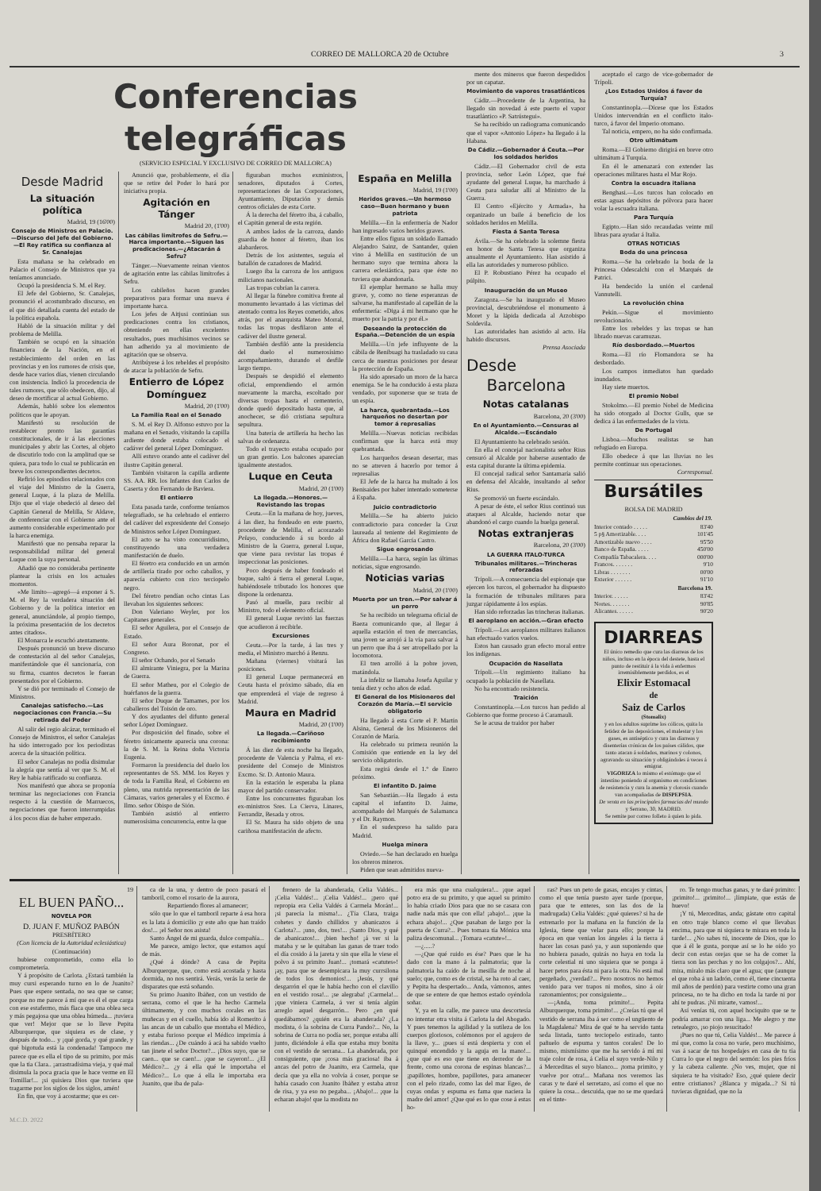CORREO DE MALLORCA 20 de Octubre 3
Conferencias telegráficas
(SERVICIO ESPECIAL Y EXCLUSIVO DE CORREO DE MALLORCA)
Desde Madrid
La situación política
Madrid, 19 (16'00)
Consejo de Ministros en Palacio.—Discurso del Jefe del Gobierno.—El Rey ratifica su confianza al Sr. Canalejas
Esta mañana se ha celebrado en Palacio el Consejo de Ministros que ya teníamos anunciado.
Ocupó la presidencia S. M. el Rey.
El Jefe del Gobierno, Sr. Canalejas, pronunció el acostumbrado discurso, en el que dió detallada cuenta del estado de la política española.
Habló de la situación militar y del problema de Melilla.
También se ocupó en la situación financiera de la Nación, en el restablecimiento del orden en las provincias y en los rumores de crisis que, desde hace varios días, vienen circulando con insistencia. Indicó la procedencia de tales rumores, que sólo obedecen, dijo, al deseo de mortificar al actual Gobierno.
Además, habló sobre los elementos políticos que le apoyan.
Manifestó su resolución de restablecer pronto las garantías constitucionales, de ir á las elecciones municipales y abrir las Cortes, al objeto de discutirlo todo con la amplitud que se quiera, para todo lo cual se publicarán en breve los correspondientes decretos.
Refirió los episodios relacionados con el viaje del Ministro de la Guerra, general Luque, á la plaza de Melilla. Dijo que el viaje obedeció al deseo del Capitán General de Melilla, Sr Aldave, de conferenciar con el Gobierno ante el aumento considerable experimentado por la harca enemiga.
Manifestó que no pensaba reparar la responsabilidad militar del general Luque con la suya personal.
Añadió que no consideraba pertinente plantear la crisis en los actuales momentos.
«Me limito—agregó—á exponer á S. M. el Rey la verdadera situación del Gobierno y de la política interior en general, anunciándole, al propio tiempo, la próxima presentación de los decretos antes citados».
El Monarca le escuchó atentamente.
Después pronunció un breve discurso de contestación al del señor Canalejas, manifestándole que él sancionaría, con su firma, cuantos decretos le fueran presentados por el Gobierno.
Y se dió por terminado el Consejo de Ministros.
Canalejas satisfecho.—Las negociaciones con Francia.—Su retirada del Poder
Al salir del regio alcázar, terminado el Consejo de Ministros, el señor Canalejas ha sido interrogado por los periodistas acerca de la situación política.
El señor Canalejas no podía disimular la alegría que sentía al ver que S. M. el Rey le había ratificado su confianza.
Nos manifestó que ahora se proponía terminar las negociaciones con Francia respecto á la cuestión de Marruecos, negociaciones que fueron interrumpidas á los pocos días de haber empezado.
Anunció que, probablemente, el día que se retire del Poder lo hará por iniciativa propia.
Agitación en Tánger
Madrid 20, (1'00)
Las cábilas limítrofes de Sefru.—Harca importante.—Siguen las predicaciones.—¿Atacarán á Sefru?
Tánger.—Nuevamente reinan vientos de agitación entre las cábilas limítrofes á Sefru.
Los cabileños hacen grandes preparativos para formar una nueva é importante harca.
Los jefes de Aitjusi continúan sus predicaciones contra los cristianos, obteniendo en ellas excelentes resultados, pues muchísimos vecinos se han adherido ya al movimiento de agitación que se observa.
Atribúyese á los rebeldes el propósito de atacar la población de Sefru.
Entierro de López Domínguez
Madrid, 20 (1'00)
La Familia Real en el Senado
S. M. el Rey D. Alfonso estuvo por la mañana en el Senado, visitando la capilla ardiente donde estaba colocado el cadáver del general López Domínguez.
Allí estuvo orando ante el cadáver del ilustre Capitán general.
También visitaron la capilla ardiente SS. AA. RR. los Infantes don Carlos de Caserta y don Fernando de Baviera.
El entierro
Esta pasada tarde, conforme teníamos telegrafiado, se ha celebrado el entierro del cadáver del expresidente del Consejo de Ministros señor López Domínguez.
El acto se ha visto concurridísimo, constituyendo una verdadera manifestación de duelo.
El féretro era conducido en un armón de artillería tirado por ocho caballos, y aparecía cubierto con rico terciopelo negro.
Del féretro pendían ocho cintas Las llevaban los siguientes señores:
Don Valeriano Weyler, por los Capitanes generales.
El señor Aguilera, por el Consejo de Estado.
El señor Aura Boronat, por el Congreso.
El señor Ochando, por el Senado
El almirante Viniegra, por la Marina de Guerra.
El señor Matheu, por el Colegio de huérfanos de la guerra.
El señor Duque de Tamames, por los caballeros del Toisón de oro.
Y dos ayudantes del difunto general señor López Domínguez.
Por disposición del finado, sobre el féretro únicamente aparecía una corona: la de S. M. la Reina doña Victoria Eugenia.
Formaron la presidencia del duelo los representantes de SS. MM. los Reyes y de toda la Familia Real, el Gobierno en pleno, una nutrida representación de las Cámaras, varios generales y el Excmo. é Ilmo. señor Obispo de Sión.
También asistió al entierro numerosísima concurrencia, entre la que
figuraban muchos exministros, senadores, diputados á Cortes, representaciones de las Corporaciones, Ayuntamiento, Diputación y demás centros oficiales de esta Corte.
Á la derecha del féretro iba, á caballo, el Capitán general de esta región.
A ambos lados de la carroza, dando guardia de honor al féretro, iban los alabarderos.
Detrás de los asistentes, seguía el batallón de cazadores de Madrid.
Luego iba la carroza de los antiguos milicianos nacionales.
Las tropas cubrían la carrera.
Al llegar la fúnebre comitiva frente al monumento levantado á las víctimas del atentado contra los Reyes cometido, años atrás, por el anarquista Mateo Morral, todas las tropas desfilaron ante el cadáver del ilustre general.
También desfiló ante la presidencia del duelo el numerosísimo acompañamiento, durando el desfile largo tiempo.
Después se despidió el elemento oficial, emprendiendo el armón nuevamente la marcha, escoltado por diversas tropas hasta el cementerio, donde quedó depositado hasta que, al anochecer, se dió cristiana sepultura sepultura.
Una batería de artillería ha hecho las salvas de ordenanza.
Todo el trayecto estaba ocupado por un gran gentío. Los balcones aparecían igualmente atestados.
Luque en Ceuta
Madrid, 20 (1'00)
La llegada.—Honores.—Revistando las tropas
Ceuta.—En la mañana de hoy, jueves, á las diez, ha fondeado en este puerto, procedente de Melilla, el acorazado Pelayo, conduciendo á su bordo al Ministro de la Guerra, general Luque, que viene para revistar las tropas é inspeccionar las posiciones.
Poco después de haber fondeado el buque, saltó á tierra el general Luque, habiéndosele tributado los honores que dispone la ordenanza.
Pasó al muelle, para recibir al Ministro, todo el elemento oficial.
El general Luque revistó las fuerzas que acudieron á recibirle.
Excursiones
Ceuta.—Por la tarde, á las tres y media, el Ministro marchó á Benzu.
Mañana (viernes) visitará las posiciones.
El general Luque permanecerá en Ceuta hasta el próximo sábado, día en que emprenderá el viaje de regreso á Madrid.
Maura en Madrid
Madrid, 20 (1'00)
La llegada.—Cariñoso recibimiento
Á las diez de esta noche ha llegado, procedente de Valencia y Palma, el ex-presidente del Consejo de Ministros Excmo. Sr. D. Antonio Maura.
En la estación le esperaba la plana mayor del partido conservador.
Entre los concurrentes figuraban los ex-ministros Sres. La Cierva, Linares, Ferrandiz, Besada y otros.
El Sr. Maura ha sido objeto de una cariñosa manifestación de afecto.
España en Melilla
Madrid, 19 (1'00)
Heridos graves.—Un hermoso caso—Buen hermano y buen patriota
Melilla.—En la enfermería de Nador han ingresado varios heridos graves.
Entre ellos figura un soldado llamado Alejandro Sainz, de Santander, quien vino á Melilla en sustitución de un hermano suyo que termina ahora la carrera eclesiástica, para que éste no tuviera que abandonarla.
El ejemplar hermano se halla muy grave, y, como no tiene esperanzas de salvarse, ha manifestado al capellán de la enfermería: «Diga á mi hermano que he muerto por la patria y por él.»
Deseando la protección de España.—Detención de un espía
Melilla.—Un jefe influyente de la cábila de Benibuagi ha trasladado su casa cerca de nuestras posiciones por desear la protección de España.
Ha sido apresado un moro de la harca enemiga. Se le ha conducido á esta plaza vendado, por suponerse que se trata de un espía.
La harca, quebrantada.—Los harqueños no desertan por temor á represalias
Melilla.—Nuevas noticias recibidas confirman que la harca está muy quebrantada.
Los harqueños desean desertar, mas no se atreven á hacerlo por temor á represalias
El Jefe de la harca ha multado á los Benisaides por haber intentado someterse á España.
Juicio contradictorio
Melilla.—Se ha abierto juicio contradictorio para conceder la Cruz laureada al teniente del Regimiento de África don Rafael García Castro.
Sigue engrosando
Melilla.—La harca, según las últimas noticias, sigue engrosando.
Noticias varias
Madrid, 20 (1'00)
Muerta por un tren.—Por salvar á un perro
Se ha recibido un telegrama oficial de Baeza comunicando que, al llegar á aquella estación el tren de mercancías, una joven se arrojó á la vía para salvar á un perro que iba á ser atropellado por la locomotora.
El tren arrolló á la pobre joven, matándola.
La infeliz se llamaba Josefa Aguilar y tenía diez y ocho años de edad.
El General de los Misioneros del Corazón de María.—El servicio obligatorio
Ha llegado á esta Corte el P. Martín Alsina, General de los Misioneros del Corazón de María.
Ha celebrado su primera reunión la Comisión que entiende en la ley del servicio obligatorio.
Esta regirá desde el 1.º de Enero próximo.
El infantito D. Jaime
San Sebastián.—Ha llegado á esta capital el infantito D. Jaime, acompañado del Marqués de Salamanca y el Dr. Raymon.
En el sudexpreso ha salido para Madrid.
Huelga minera
Oviedo.—Se han declarado en huelga los obreros mineros.
Piden que sean admitidos nueva-
mente dos mineros que fueron despedidos por un capataz.
Movimiento de vapores trasatlánticos
Cádiz.—Procedente de la Argentina, ha llegado sin novedad á este puerto el vapor trasatlántico «P. Satrústegui».
Se ha recibido un radiograma comunicando que el vapor «Antonio López» ha llegado á la Habana.
De Cádiz.—Gobernador á Ceuta.—Por los soldados heridos
Cádiz.—El Gobernador civil de esta provincia, señor León López, que fué ayudante del general Luque, ha marchado á Ceuta para saludar allí al Ministro de la Guerra.
El Centro «Ejército y Armada», ha organizado un baile á beneficio de los soldados heridos en Melilla.
Fiesta á Santa Teresa
Ávila.—Se ha celebrado la solemne fiesta en honor de Santa Teresa que organiza anualmente el Ayuntamiento. Han asistido á ella las autoridades y numeroso público.
El P. Robustiano Pérez ha ocupado el púlpito.
Inauguración de un Museo
Zaragoza.—Se ha inaugurado el Museo provincial, descubriéndose el monumento á Moret y la lápida dedicada al Arzobispo Soldevila.
Las autoridades han asistido al acto. Ha habido discursos.
Prensa Asociada
Desde
Barcelona
Notas catalanas
Barcelona, 20 (3'00)
En el Ayuntamiento.—Censuras al Alcalde.—Escándalo
El Ayuntamiento ha celebrado sesión.
En ella el concejal nacionalista señor Rius censuró al Alcalde por haberse ausentado de esta capital durante la última epidemia.
El concejal radical señor Santamaría salió en defensa del Alcalde, insultando al señor Rius.
Se promovió un fuerte escándalo.
A pesar de éste, el señor Rius continuó sus ataques al Alcalde, haciendo notar que abandonó el cargo cuando la huelga general.
Notas extranjeras
Barcelona, 20 (3'00)
LA GUERRA ITALO-TURCA
Tribunales militares.—Trincheras reforzadas
Trípoli.—A consecuencia del espionaje que ejercen los turcos, el gobernador ha dispuesto la formación de tribunales militares para juzgar rápidamente á los espías.
Han sido reforzadas las trincheras italianas.
El aeroplano en acción.—Gran efecto
Trípoli.—Los aeroplanos militares italianos han efectuado varios vuelos.
Estos han causado gran efecto moral entre los indígenas.
Ocupación de Nasellata
Trípoli.—Un regimiento italiano ha ocupado la población de Nasellata.
No ha encontrado resistencia.
Traición
Constantinopla.—Los turcos han pedido al Gobierno que forme proceso á Caramauli.
Se le acusa de traidor por haber
aceptado el cargo de vice-gobernador de Trípoli.
¿Los Estados Unidos á favor de Turquía?
Constantinopla.—Dícese que los Estados Unidos intervendrán en el conflicto italo-turco, á favor del Imperio otomano.
Tal noticia, empero, no ha sido confirmada.
Otro ultimátum
Roma.—El Gobierno dirigirá en breve otro ultimátum á Turquía.
En él le amenazará con extender las operaciones militares hasta el Mar Rojo.
Contra la escuadra italiana
Benghasi.—Los turcos han colocado en estas aguas depósitos de pólvora para hacer volar la escuadra italiana.
Para Turquía
Egipto.—Han sido recaudadas veinte mil libras para ayudar á Italia.
OTRAS NOTICIAS
Boda de una princesa
Roma.—Se ha celebrado la boda de la Princesa Odescalchi con el Marqués de Patrici.
Ha bendecido la unión el cardenal Vannutelli.
La revolución china
Pekín.—Sigue el movimiento revolucionario.
Entre los rebeldes y las tropas se han librado nuevas caramuzas.
Río desbordado.—Muertos
Roma.—El río Flomandora se ha desbordado.
Los campos inmediatos han quedado inundados.
Hay siete muertos.
El premio Nobel
Stokolmo.—El premio Nobel de Medicina ha sido otorgado al Doctor Gulls, que se dedica á las enfermedades de la vista.
De Portugal
Lisboa.—Muchos realistas se han refugiado en Europa.
Ello obedece á que las lluvias no les permite continuar sus operaciones.
Corresponsal.
Bursátiles
BOLSA DE MADRID
| | Cambios del 19. |
| --- | --- |
| Interior contado . . . . . | 83'40 |
| 5 p§ Amortizable. . . . | 101'45 |
| Amortizable nuevo . . . . | 95'50 |
| Banco de España. . . . . | 450'00 |
| Compañía Tabacalera. . . . | 000'00 |
| Francos. . . . . . . | 9'10 |
| Libras . . . . . . . | 00'00 |
| Exterior . . . . . . | 91'10 |
| | Barcelona 19. |
| Interior. . . . . . | 83'42 |
| Nortes. . . . . . . | 90'85 |
| Alicantes. . . . . . | 90'20 |
DIARREAS
El único remedio que cura las diarreas de los niños, incluso en la época del destete, hasta el punto de restituir á la vida á enfermos irremisiblemente perdidos, es el
Elixir Estomacal
de
Saiz de Carlos
(Stomalix)
y en los adultos suprime los cólicos, quita la fetidez de las deposiciones, el malestar y los gases, es antiséptico y cura las diarreas y disenterías crónicas de los países cálidos, que tanto atacan á soldados, marinos y colonos, agravando su situación y obligándoles á veces á emigrar.
VIGORIZA lo mismo el estómago que el intestino poniendo al organismo en condiciones de resistencia y cura la anemia y clorosis cuando van acompañadas de DISPEPSIA.
De venta en las principales farmacias del mundo y Serrano, 30, MADRID.
Se remite por correo folleto á quien lo pida.
19
EL BUEN PAÑO...
NOVELA POR
D. JUAN F. MUÑOZ PABÓN
PRESBÍTERO
(Con licencia de la Autoridad eclesiástica)
(Continuación)
hubiese comprometido, como ella lo comprometería.
Y á propósito de Carlota. ¿Estará también la muy cursi esperando turno en lo de Juanito? Pues que espere sentada, no sea que se canse; porque no me parece á mí que es él el que carga con ese estafermo, más flaca que una oblea seca y más pegajosa que una oblea húmeda... ¡tuviera que ver! Mejor que se lo lleve Pepita Alburquerque, que siquiera es de clase, y después de todo... y ¡qué gorda, y qué grande, y qué bigotuda está la condenada! Tampoco me parece que es ella el tipo de su primito, por más que la tía Clara.. ¡arrastradísima vieja, y qué mal disimula la poca gracia que le hace verme en El Tomillar!... ¡si quisiera Dios que tuviera que tragarme por los siglos de los siglos, amén!
En fin, que voy á acostarme; que es cer-
ca de la una, y dentro de poco pasará el tamboril, como el rosario de la aurora,
Repartiendo flores al amanecer;
sólo que lo que el tamboril reparte á esa hora es la lata á domicilio ¡y este año que han traído dos!... ¡el Señor nos asista!
Santo Ángel de mi guarda, dulce compañía...
Me parece, amigo lector, que estamos aquí de más.
¿Qué á dónde? A casa de Pepita Alburquerque, que, como está acostada y hasta dormida, no nos sentirá. Verás, verás la serie de disparates que está soñando.
Su primo Juanito Ibáñez, con un vestido de serrana, como el que le ha hecho Carmela últimamente, y con muchos corales en las muñecas y en el cuello, había ido al Romerito á las ancas de un caballo que montaba el Médico, y estaba furioso porque el Médico imprimía á las riendas... ¿De cuándo á acá ha sabido vuelto tan jinete el señor Doctor?... ¡Dios suyo, que se caen... que se caen!... ¡que se cayeron!... ¿El Médico?... ¿y á ella qué le importaba el Médico?... Lo que á ella le importaba era Juanito, que iba de pala-
frenero de la abanderada, Celia Valdés... ¡Celia Valdés!... ¡Celia Valdés!... ¡pero qué repropia era Celia Valdés á Carmela Morán!... ¡si parecía la misma!... ¿Tía Clara, traiga cohetes y dando chillidos y abanicazos á Carlota?... ¡uno, dos, tres!... ¡Santo Dios, y qué de abanicazos!... ¡bien hecho! ¡á ver si la mataba y se le quitaban las ganas de traer todo el día cosido á la jareta y sin que ella le viese el polvo á su primito Juan!... ¡tomará «catutes»! ¡ay, para que se desempicara la muy currsilona de todos los demonios!... ¡Jesús, y qué desgarrón el que le había hecho con el clavillo en el vestido rosa!... ¡se alegraba! ¡Carmela!... ¡que viniera Carmela, á ver si tenía algún arreglo aquel desgarrón... Pero ¿en qué quedábamos? ¿quién era la abanderada? ¿La modista, ó la sobrina de Curra Pando?... No, la sobrina de Curra no podía ser, porque estaba allí junto, diciéndole á ella que estaba muy bonita con el vestido de serrana... La abanderada, por consiguiente, que ¡cosa más graciosa! iba á ancas del potro de Juanito, era Carmela, que decía que ya ella no volvía á coser, porque se había casado con Juanito Ibáñez y estaba atroz de risa, y ya eso no pegaba... ¡Abajo!... ¡que la echaran abajo! que la modista no
era más que una cualquiera!... ¡que aquel potro era de su primito, y que aquel su primito lo había criado Dios para que no se casara con nadie nada más que con ella! ¡abajo!... ¡que la echara abajo!... ¿Que pasaban de largo por la puerta de Curra?... Pues tomara tía Mónica una paliza descomunal... ¡Tomara «catute»!...
—¿.....?
—¿Que qué ruido es ése? Pues que le ha dado con la mano á la palmatoria; que la palmatoria ha caído de la mesilla de noche al suelo; que, como es de cristal, se ha roto al caer, y Pepita ha despertado... Anda, vámonos, antes de que se entere de que hemos estado oyéndola soñar.
Y, ya en la calle, me parece una descortesía no intentar otra visita á Carlota la del Abogado. Y pues tenemos la agilidad y la sutileza de los cuerpos gloriosos, colémonos por el agujero de la llave, y... ¡pues sí está despierta y con el quinqué encendido y la aguja en la mano!... ¿que qué es eso que tiene en derredor de la frente, como una corona de espinas blancas?... ¡papillotes, hombre, papillotes, para amanecer con el pelo rizado, como las del mar Egeo, de cuyas ondas y espuma es fama que naciera la madre del amor! ¿Que qué es lo que cose á estas ho-
ras? Pues un peto de gasas, encajes y cintas, como el que tenía puesto ayer tarde (porque, para que te enteres, son las dos de la madrugada) Celia Valdés: ¿qué quieres? si ha de estrenarlo por la mañana en la función de la Iglesia, tiene que velar para ello; porque la época en que venían los ángeles á la tierra á hacer las cosas pasó ya, y aun suponiendo que no hubiera pasado, quizás no haya en toda la corte celestial ni uno siquiera que se ponga á hacer petos para ésta ni para la otra. No está mal pergeñado, ¿verdad?... Pero nosotros no hemos venido para ver trapos ni moños, sino á oír razonamientos; por consiguiente...
—¡Anda, toma primito!... Pepita Alburquerque, toma primito!... ¿Creías tú que el vestido de serrana iba á ser como el ungüento de la Magdalena? Mira de qué te ha servido tanta seda listada, tanto terciopelo estirado, tanto pañuelo de espuma y tantos corales! De lo mismo, mismísimo que me ha servido á mí mi traje color de rosa, á Celia el suyo verde-Nilo y á Merceditas el suyo blanco... ¡toma primito, y vuelve por otra!... Mañana nos veremos las caras y te daré el serretazo, así como el que no quiere la cosa... descuida, que no se me quedará en el tinte-
ro. Te tengo muchas ganas, y te daré primito: ¡primito!... ¡primito!... ¡límpiate, que estás de huevo!
¡Y tú, Merceditas, anda; gástate otro capital en otro traje blanco como el que llevabas encima, para que ni siquiera te mirara en toda la tarde!... ¿No sabes tú, inocente de Dios, que lo que á él le gusta, porque así se lo he oído yo decir con estas orejas que se ha de comer la tierra son las perchas y no los colgajos?... Ahí, mira, míralo más claro que el agua; que (aunque el que roba á un ladrón, como él, tiene cincuenta mil años de perdón) para vestirte como una gran princesa, no te ha dicho en toda la tarde ni por ahí te pudras. ¡Ni mirarte, vamos!...
Así venías tú, con aquel hociquito que se te podría amarrar con una liga... Me alegro y me retealegro, ¡so piojo resucitado!
¡Pues no que tú, Celia Valdés!... Me parece á mí que, como la cosa no varíe, pero muchísimo, vas á sacar de tus hospedajes en casa de tu tía Curra lo que el negro del sermón: los pies fríos y la cabeza caliente. ¿No ves, mujer, que ni siquiera te ha visitado? Eso, ¿qué quiere decir entre cristianos? ¿Blanca y migada...? Si tú tuvieras dignidad, que no la
M.C.D. 2022